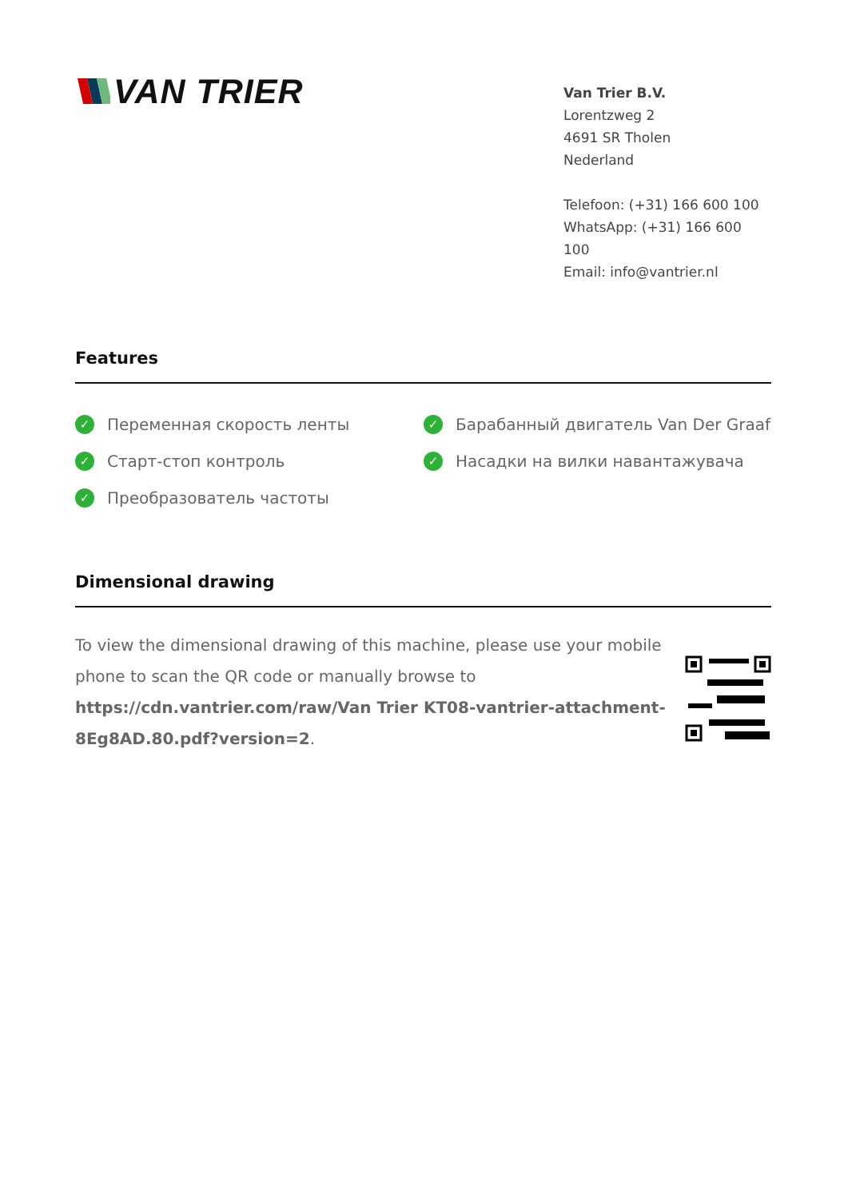VAN TRIER
Van Trier B.V.
Lorentzweg 2
4691 SR Tholen
Nederland
Telefoon: (+31) 166 600 100
WhatsApp: (+31) 166 600 100
Email: info@vantrier.nl
Features
✓ Переменная скорость ленты
✓ Старт-стоп контроль
✓ Преобразователь частоты
✓ Барабанный двигатель Van Der Graaf
✓ Насадки на вилки навантажувача
Dimensional drawing
To view the dimensional drawing of this machine, please use your mobile phone to scan the QR code or manually browse to https://cdn.vantrier.com/raw/Van Trier KT08-vantrier-attachment-8Eg8AD.80.pdf?version=2.